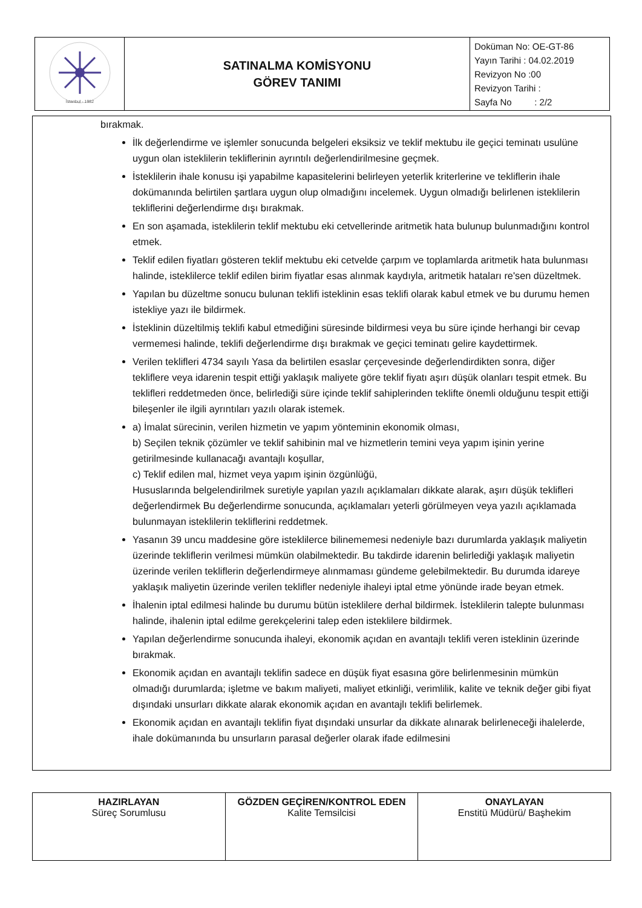| İstanbul - 1982 | SATINALMA KOMİSYONU GÖREV TANIMI | Doküman No: OE-GT-86 Yayın Tarihi : 04.02.2019 Revizyon No :00 Revizyon Tarihi : Sayfa No : 2/2 |
bırakmak.
İlk değerlendirme ve işlemler sonucunda belgeleri eksiksiz ve teklif mektubu ile geçici teminatı usulüne uygun olan isteklilerin tekliflerinin ayrıntılı değerlendirilmesine geçmek.
İsteklilerin ihale konusu işi yapabilme kapasitelerini belirleyen yeterlik kriterlerine ve tekliflerin ihale dokümanında belirtilen şartlara uygun olup olmadığını incelemek. Uygun olmadığı belirlenen isteklilerin tekliflerini değerlendirme dışı bırakmak.
En son aşamada, isteklilerin teklif mektubu eki cetvellerinde aritmetik hata bulunup bulunmadığını kontrol etmek.
Teklif edilen fiyatları gösteren teklif mektubu eki cetvelde çarpım ve toplamlarda aritmetik hata bulunması halinde, isteklilerce teklif edilen birim fiyatlar esas alınmak kaydıyla, aritmetik hataları re'sen düzeltmek.
Yapılan bu düzeltme sonucu bulunan teklifi isteklinin esas teklifi olarak kabul etmek ve bu durumu hemen istekliye yazı ile bildirmek.
İsteklinin düzeltilmiş teklifi kabul etmediğini süresinde bildirmesi veya bu süre içinde herhangi bir cevap vermemesi halinde, teklifi değerlendirme dışı bırakmak ve geçici teminatı gelire kaydettirmek.
Verilen teklifleri 4734 sayılı Yasa da belirtilen esaslar çerçevesinde değerlendirdikten sonra, diğer tekliflere veya idarenin tespit ettiği yaklaşık maliyete göre teklif fiyatı aşırı düşük olanları tespit etmek. Bu teklifleri reddetmeden önce, belirlediği süre içinde teklif sahiplerinden teklifte önemli olduğunu tespit ettiği bileşenler ile ilgili ayrıntıları yazılı olarak istemek.
a) İmalat sürecinin, verilen hizmetin ve yapım yönteminin ekonomik olması,
b) Seçilen teknik çözümler ve teklif sahibinin mal ve hizmetlerin temini veya yapım işinin yerine getirilmesinde kullanacağı avantajlı koşullar,
c) Teklif edilen mal, hizmet veya yapım işinin özgünlüğü,
Hususlarında belgelendirilmek suretiyle yapılan yazılı açıklamaları dikkate alarak, aşırı düşük teklifleri değerlendirmek Bu değerlendirme sonucunda, açıklamaları yeterli görülmeyen veya yazılı açıklamada bulunmayan isteklilerin tekliflerini reddetmek.
Yasanın 39 uncu maddesine göre isteklilerce bilinememesi nedeniyle bazı durumlarda yaklaşık maliyetin üzerinde tekliflerin verilmesi mümkün olabilmektedir. Bu takdirde idarenin belirlediği yaklaşık maliyetin üzerinde verilen tekliflerin değerlendirmeye alınmaması gündeme gelebilmektedir. Bu durumda idareye yaklaşık maliyetin üzerinde verilen teklifler nedeniyle ihaleyi iptal etme yönünde irade beyan etmek.
İhalenin iptal edilmesi halinde bu durumu bütün isteklilere derhal bildirmek. İsteklilerin talepte bulunması halinde, ihalenin iptal edilme gerekçelerini talep eden isteklilere bildirmek.
Yapılan değerlendirme sonucunda ihaleyi, ekonomik açıdan en avantajlı teklifi veren isteklinin üzerinde bırakmak.
Ekonomik açıdan en avantajlı teklifin sadece en düşük fiyat esasına göre belirlenmesinin mümkün olmadığı durumlarda; işletme ve bakım maliyeti, maliyet etkinliği, verimlilik, kalite ve teknik değer gibi fiyat dışındaki unsurları dikkate alarak ekonomik açıdan en avantajlı teklifi belirlemek.
Ekonomik açıdan en avantajlı teklifin fiyat dışındaki unsurlar da dikkate alınarak belirleneceği ihalelerde, ihale dokümanında bu unsurların parasal değerler olarak ifade edilmesini
| HAZIRLAYAN Süreç Sorumlusu | GÖZDEN GEÇİREN/KONTROL EDEN Kalite Temsilcisi | ONAYLAYAN Enstitü Müdürü/ Başhekim |